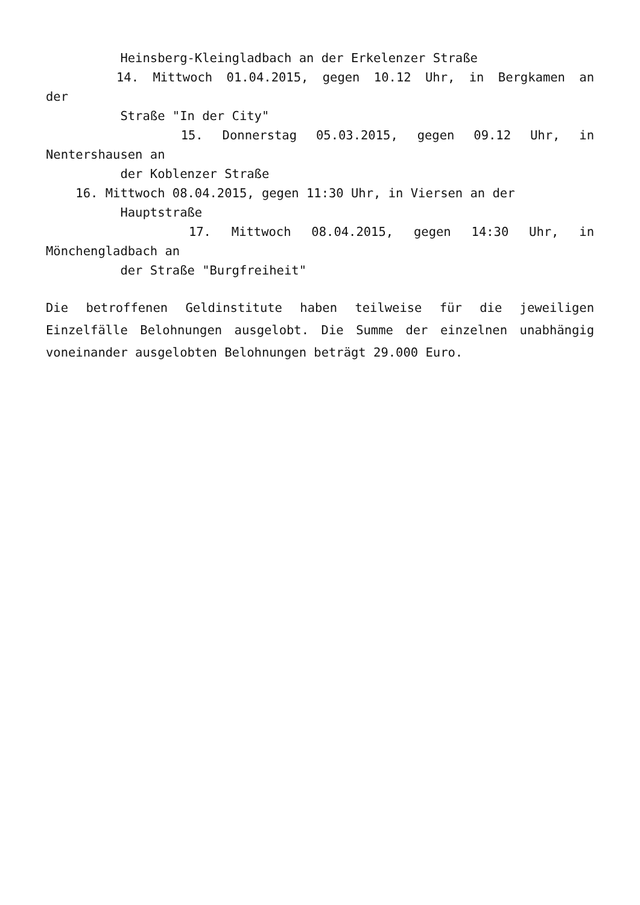Heinsberg-Kleingladbach an der Erkelenzer Straße
14. Mittwoch 01.04.2015, gegen 10.12 Uhr, in Bergkamen an
der
Straße "In der City"
15. Donnerstag 05.03.2015, gegen 09.12 Uhr, in
Nentershausen an
der Koblenzer Straße
16. Mittwoch 08.04.2015, gegen 11:30 Uhr, in Viersen an der
Hauptstraße
17. Mittwoch 08.04.2015, gegen 14:30 Uhr, in
Mönchengladbach an
der Straße "Burgfreiheit"
Die betroffenen Geldinstitute haben teilweise für die jeweiligen Einzelfälle Belohnungen ausgelobt. Die Summe der einzelnen unabhängig voneinander ausgelobten Belohnungen beträgt 29.000 Euro.